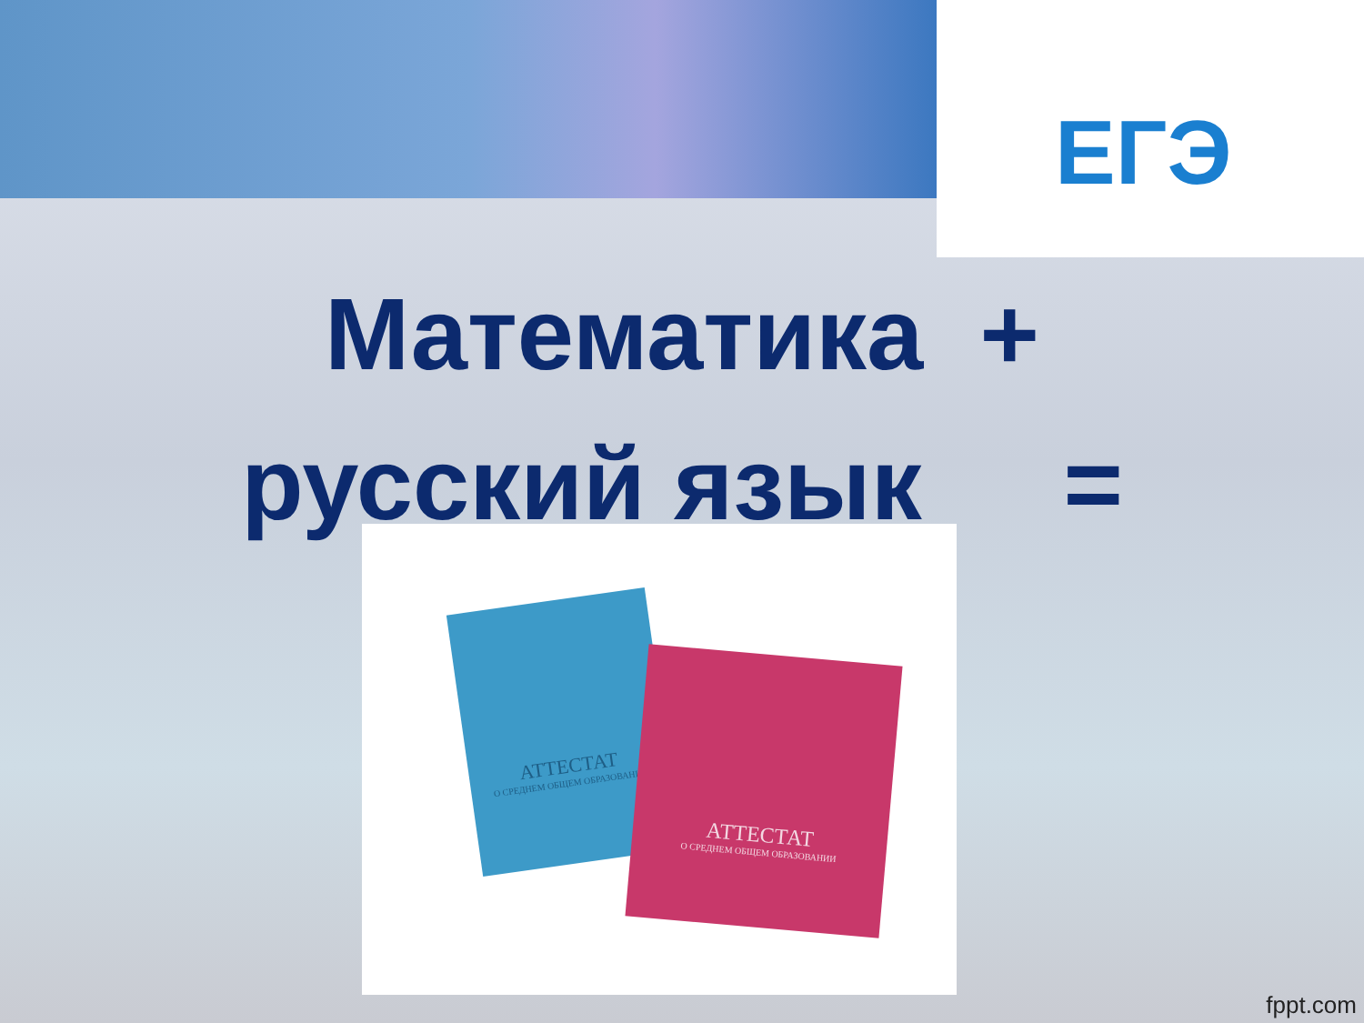ЕГЭ
Математика +
русский язык =
АТТЕСТАТ
О СРЕДНЕМ ОБЩЕМ ОБРАЗОВАНИИ
АТТЕСТАТ
О СРЕДНЕМ ОБЩЕМ ОБРАЗОВАНИИ
fppt.com